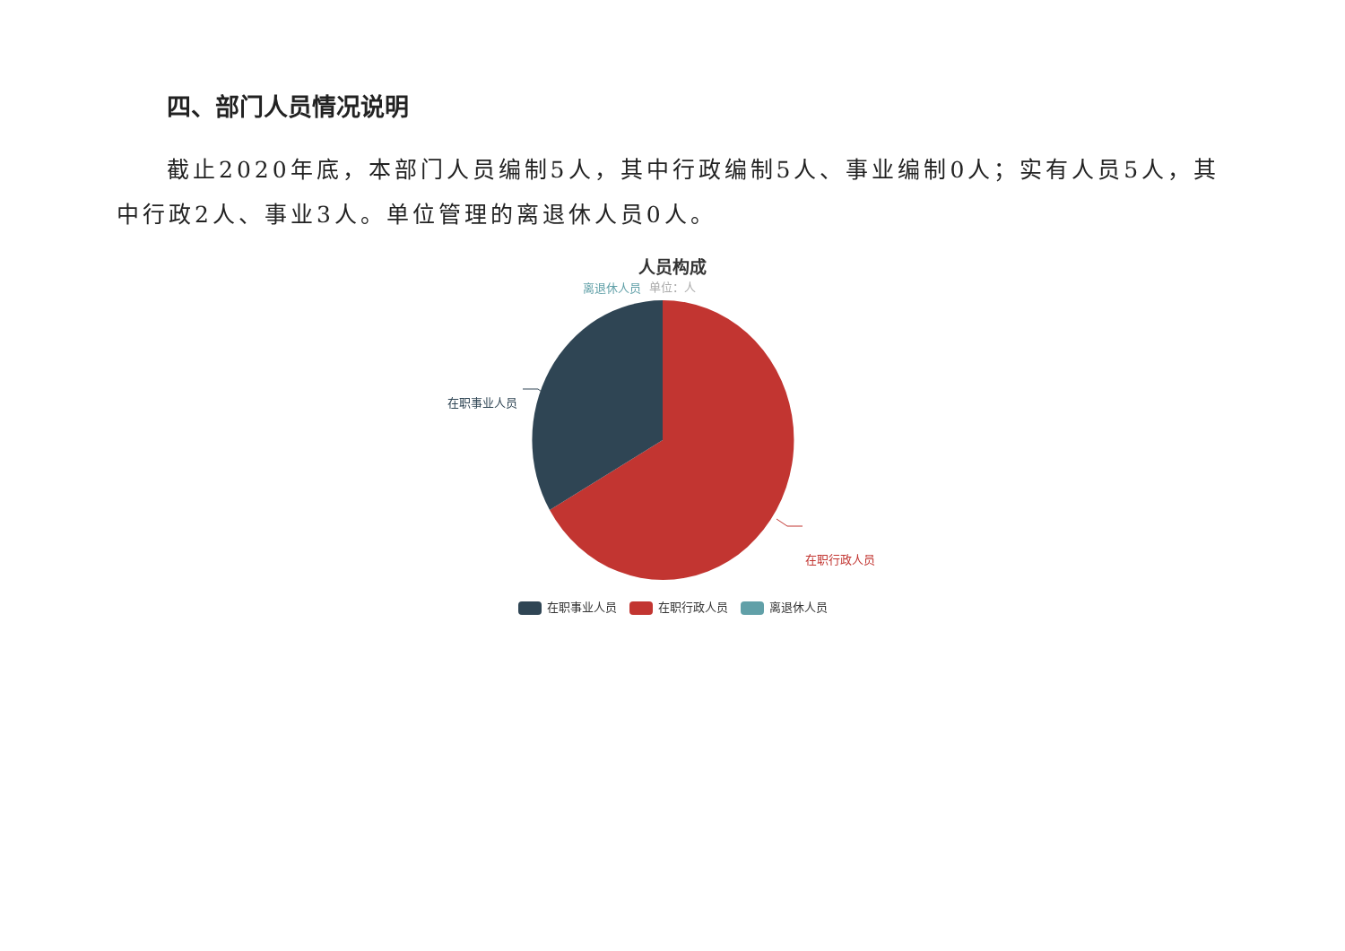四、部门人员情况说明
截止2020年底，本部门人员编制5人，其中行政编制5人、事业编制0人；实有人员5人，其中行政2人、事业3人。单位管理的离退休人员0人。
人员构成
单位：人
离退休人员
在职事业人员
在职行政人员
在职事业人员 在职行政人员 离退休人员